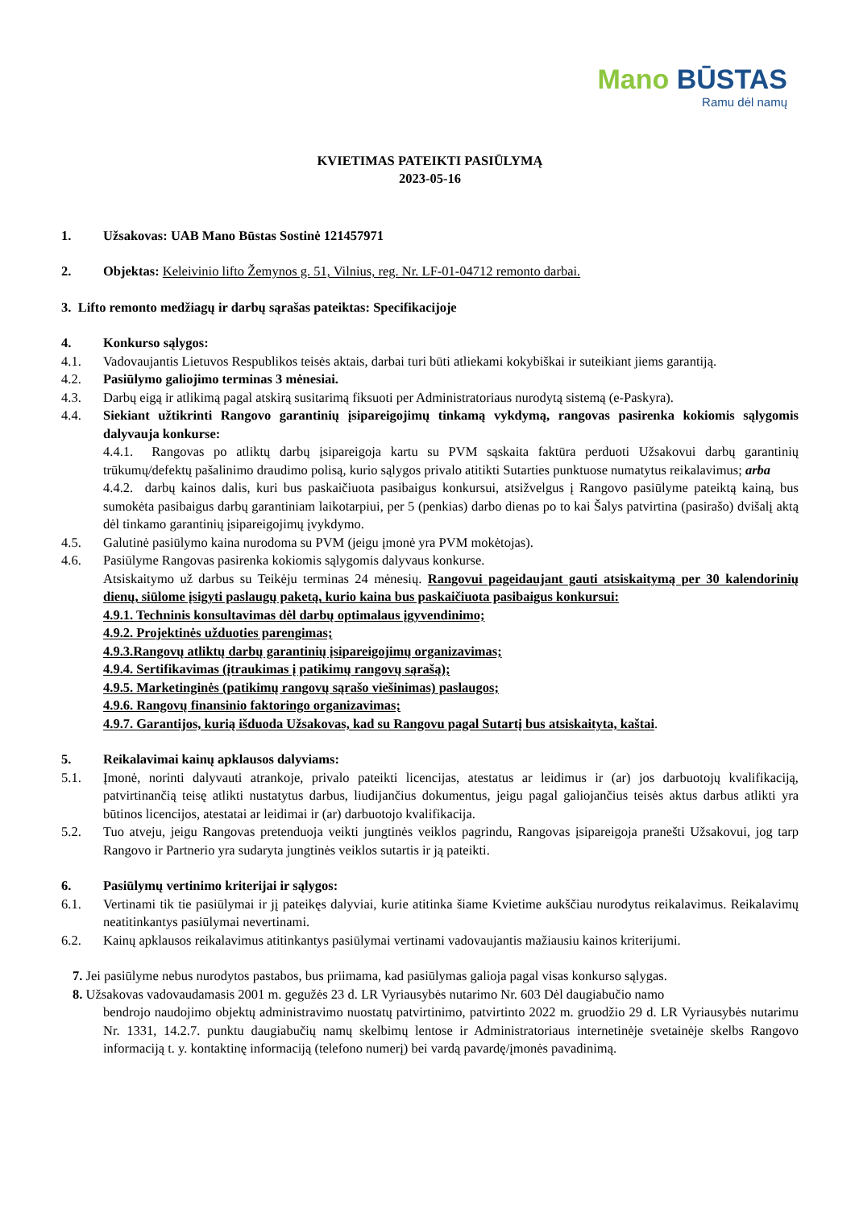Mano BŪSTAS
Ramu dėl namų
KVIETIMAS PATEIKTI PASIŪLYMĄ
2023-05-16
1. Užsakovas: UAB Mano Būstas Sostinė 121457971
2. Objektas: Keleivinio lifto Žemynos g. 51, Vilnius, reg. Nr. LF-01-04712 remonto darbai.
3. Lifto remonto medžiagų ir darbų sąrašas pateiktas: Specifikacijoje
4. Konkurso sąlygos:
4.1. Vadovaujantis Lietuvos Respublikos teisės aktais, darbai turi būti atliekami kokybiškai ir suteikiant jiems garantiją.
4.2. Pasiūlymo galiojimo terminas 3 mėnesiai.
4.3. Darbų eigą ir atlikimą pagal atskirą susitarimą fiksuoti per Administratoriaus nurodytą sistemą (e-Paskyra).
4.4. Siekiant užtikrinti Rangovo garantinių įsipareigojimų tinkamą vykdymą, rangovas pasirenka kokiomis sąlygomis dalyvauja konkurse:
4.4.1. Rangovas po atliktų darbų įsipareigoja kartu su PVM sąskaita faktūra perduoti Užsakovui darbų garantinių trūkumų/defektų pašalinimo draudimo polisą, kurio sąlygos privalo atitikti Sutarties punktuose numatytus reikalavimus; arba
4.4.2. darbų kainos dalis, kuri bus paskaičiuota pasibaigus konkursui, atsižvelgus į Rangovo pasiūlyme pateiktą kainą, bus sumokėta pasibaigus darbų garantiniam laikotarpiui, per 5 (penkias) darbo dienas po to kai Šalys patvirtina (pasirašo) dvišalį aktą dėl tinkamo garantinių įsipareigojimų įvykdymo.
4.5. Galutinė pasiūlymo kaina nurodoma su PVM (jeigu įmonė yra PVM mokėtojas).
4.6. Pasiūlyme Rangovas pasirenka kokiomis sąlygomis dalyvaus konkurse.
Atsiskaitymo už darbus su Teikėju terminas 24 mėnesių. Rangovui pageidaujant gauti atsiskaitymą per 30 kalendorinių dienų, siūlome įsigyti paslaugų paketą, kurio kaina bus paskaičiuota pasibaigus konkursui:
4.9.1. Techninis konsultavimas dėl darbų optimalaus įgyvendinimo;
4.9.2. Projektinės užduoties parengimas;
4.9.3.Rangovų atliktų darbų garantinių įsipareigojimų organizavimas;
4.9.4. Sertifikavimas (įtraukimas į patikimų rangovų sąrašą);
4.9.5. Marketinginės (patikimų rangovų sąrašo viešinimas) paslaugos;
4.9.6. Rangovų finansinio faktoringo organizavimas;
4.9.7. Garantijos, kurią išduoda Užsakovas, kad su Rangovu pagal Sutartį bus atsiskaityta, kaštai.
5. Reikalavimai kainų apklausos dalyviams:
5.1. Įmonė, norinti dalyvauti atrankoje, privalo pateikti licencijas, atestatus ar leidimus ir (ar) jos darbuotojų kvalifikaciją, patvirtinančią teisę atlikti nustatytus darbus, liudijančius dokumentus, jeigu pagal galiojančius teisės aktus darbus atlikti yra būtinos licencijos, atestatai ar leidimai ir (ar) darbuotojo kvalifikacija.
5.2. Tuo atveju, jeigu Rangovas pretenduoja veikti jungtinės veiklos pagrindu, Rangovas įsipareigoja pranešti Užsakovui, jog tarp Rangovo ir Partnerio yra sudaryta jungtinės veiklos sutartis ir ją pateikti.
6. Pasiūlymų vertinimo kriterijai ir sąlygos:
6.1. Vertinami tik tie pasiūlymai ir jį pateikęs dalyviai, kurie atitinka šiame Kvietime aukščiau nurodytus reikalavimus. Reikalavimų neatitinkantys pasiūlymai nevertinami.
6.2. Kainų apklausos reikalavimus atitinkantys pasiūlymai vertinami vadovaujantis mažiausiu kainos kriterijumi.
7. Jei pasiūlyme nebus nurodytos pastabos, bus priimama, kad pasiūlymas galioja pagal visas konkurso sąlygas.
8. Užsakovas vadovaudamasis 2001 m. gegužės 23 d. LR Vyriausybės nutarimo Nr. 603 Dėl daugiabučio namo
bendrojo naudojimo objektų administravimo nuostatų patvirtinimo, patvirtinto 2022 m. gruodžio 29 d. LR Vyriausybės nutarimu Nr. 1331, 14.2.7. punktu daugiabučių namų skelbimų lentose ir Administratoriaus internetinėje svetainėje skelbs Rangovo informaciją t. y. kontaktinę informaciją (telefono numerį) bei vardą pavardę/įmonės pavadinimą.